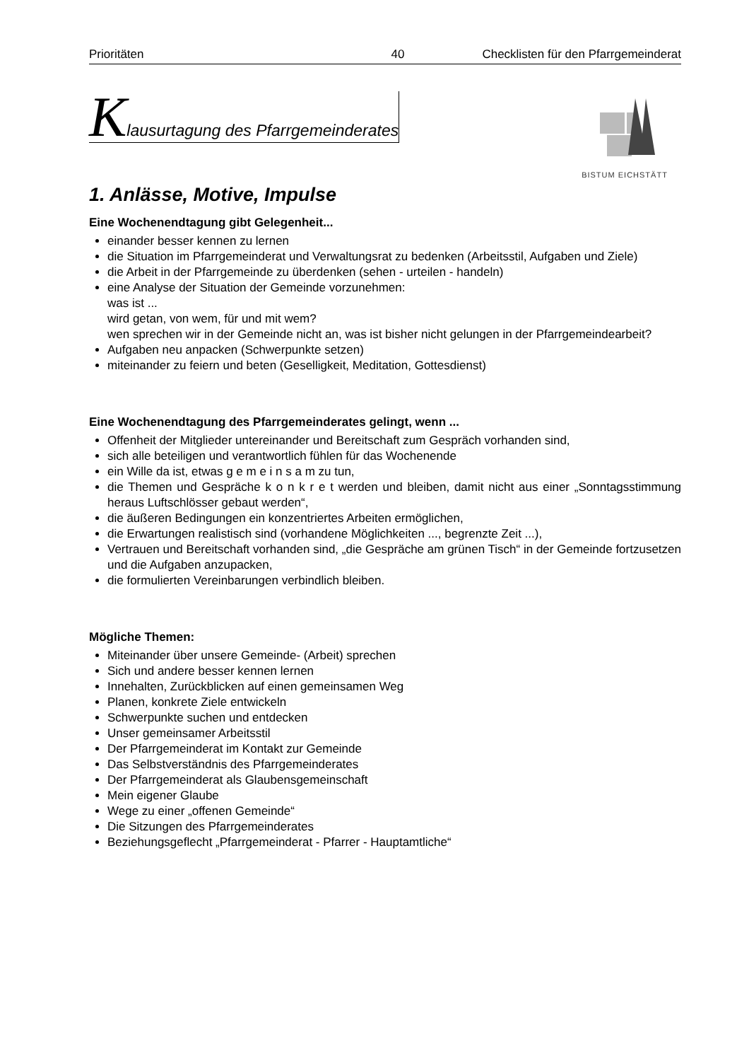Prioritäten 40 Checklisten für den Pfarrgemeinderat
Klausurtagung des Pfarrgemeinderates
BISTUM EICHSTÄTT
1. Anlässe, Motive, Impulse
Eine Wochenendtagung gibt Gelegenheit...
einander besser kennen zu lernen
die Situation im Pfarrgemeinderat und Verwaltungsrat zu bedenken (Arbeitsstil, Aufgaben und Ziele)
die Arbeit in der Pfarrgemeinde zu überdenken (sehen - urteilen - handeln)
eine Analyse der Situation der Gemeinde vorzunehmen:
was ist ...
wird getan, von wem, für und mit wem?
wen sprechen wir in der Gemeinde nicht an, was ist bisher nicht gelungen in der Pfarrgemeindearbeit?
Aufgaben neu anpacken (Schwerpunkte setzen)
miteinander zu feiern und beten (Geselligkeit, Meditation, Gottesdienst)
Eine Wochenendtagung des Pfarrgemeinderates gelingt, wenn ...
Offenheit der Mitglieder untereinander und Bereitschaft zum Gespräch vorhanden sind,
sich alle beteiligen und verantwortlich fühlen für das Wochenende
ein Wille da ist, etwas g e m e i n s a m zu tun,
die Themen und Gespräche k o n k r e t werden und bleiben, damit nicht aus einer „Sonntagsstimmung heraus Luftschlösser gebaut werden“,
die äußeren Bedingungen ein konzentriertes Arbeiten ermöglichen,
die Erwartungen realistisch sind (vorhandene Möglichkeiten ..., begrenzte Zeit ...),
Vertrauen und Bereitschaft vorhanden sind, „die Gespräche am grünen Tisch“ in der Gemeinde fortzusetzen und die Aufgaben anzupacken,
die formulierten Vereinbarungen verbindlich bleiben.
Mögliche Themen:
Miteinander über unsere Gemeinde- (Arbeit) sprechen
Sich und andere besser kennen lernen
Innehalten, Zurückblicken auf einen gemeinsamen Weg
Planen, konkrete Ziele entwickeln
Schwerpunkte suchen und entdecken
Unser gemeinsamer Arbeitsstil
Der Pfarrgemeinderat im Kontakt zur Gemeinde
Das Selbstverständnis des Pfarrgemeinderates
Der Pfarrgemeinderat als Glaubensgemeinschaft
Mein eigener Glaube
Wege zu einer „offenen Gemeinde“
Die Sitzungen des Pfarrgemeinderates
Beziehungsgeflecht „Pfarrgemeinderat - Pfarrer - Hauptamtliche“